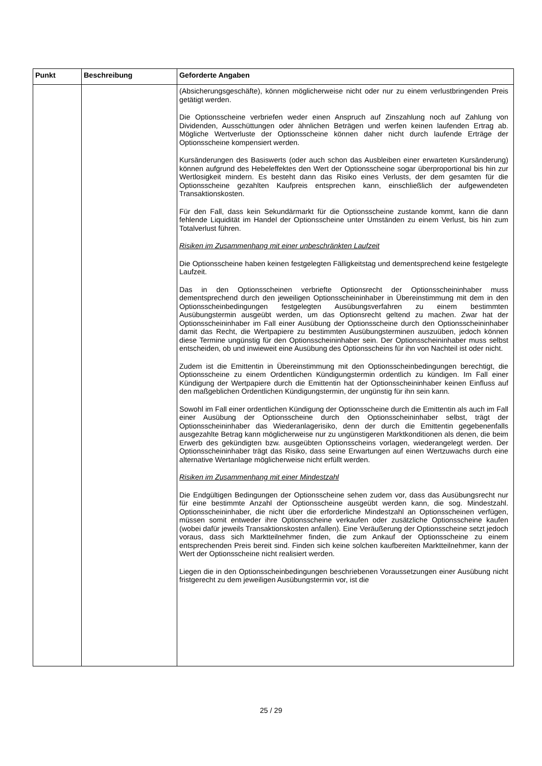| Punkt | Beschreibung | Geforderte Angaben |
| --- | --- | --- |
| | | (Absicherungsgeschäfte), können möglicherweise nicht oder nur zu einem verlustbringenden Preis getätigt werden. Die Optionsscheine verbriefen weder einen Anspruch auf Zinszahlung noch auf Zahlung von Dividenden, Ausschüttungen oder ähnlichen Beträgen und werfen keinen laufenden Ertrag ab. Mögliche Wertverluste der Optionsscheine können daher nicht durch laufende Erträge der Optionsscheine kompensiert werden. Kursänderungen des Basiswerts (oder auch schon das Ausbleiben einer erwarteten Kursänderung) können aufgrund des Hebeleffektes den Wert der Optionsscheine sogar überproportional bis hin zur Wertlosigkeit mindern. Es besteht dann das Risiko eines Verlusts, der dem gesamten für die Optionsscheine gezahlten Kaufpreis entsprechen kann, einschließlich der aufgewendeten Transaktionskosten. Für den Fall, dass kein Sekundärmarkt für die Optionsscheine zustande kommt, kann die dann fehlende Liquidität im Handel der Optionsscheine unter Umständen zu einem Verlust, bis hin zum Totalverlust führen. Risiken im Zusammenhang mit einer unbeschränkten Laufzeit Die Optionsscheine haben keinen festgelegten Fälligkeitstag und dementsprechend keine festgelegte Laufzeit. Das in den Optionsscheinen verbriefte Optionsrecht der Optionsscheininhaber muss dementsprechend durch den jeweiligen Optionsscheininhaber in Übereinstimmung mit dem in den Optionsscheinbedingungen festgelegten Ausübungsverfahren zu einem bestimmten Ausübungstermin ausgeübt werden, um das Optionsrecht geltend zu machen. Zwar hat der Optionsscheininhaber im Fall einer Ausübung der Optionsscheine durch den Optionsscheininhaber damit das Recht, die Wertpapiere zu bestimmten Ausübungsterminen auszuüben, jedoch können diese Termine ungünstig für den Optionsscheininhaber sein. Der Optionsscheininhaber muss selbst entscheiden, ob und inwieweit eine Ausübung des Optionsscheins für ihn von Nachteil ist oder nicht. Zudem ist die Emittentin in Übereinstimmung mit den Optionsscheinbedingungen berechtigt, die Optionsscheine zu einem Ordentlichen Kündigungstermin ordentlich zu kündigen. Im Fall einer Kündigung der Wertpapiere durch die Emittentin hat der Optionsscheininhaber keinen Einfluss auf den maßgeblichen Ordentlichen Kündigungstermin, der ungünstig für ihn sein kann. Sowohl im Fall einer ordentlichen Kündigung der Optionsscheine durch die Emittentin als auch im Fall einer Ausübung der Optionsscheine durch den Optionsscheininhaber selbst, trägt der Optionsscheininhaber das Wiederanlagerisiko, denn der durch die Emittentin gegebenenfalls ausgezahlte Betrag kann möglicherweise nur zu ungünstigeren Marktkonditionen als denen, die beim Erwerb des gekündigten bzw. ausgeübten Optionsscheins vorlagen, wiederangelegt werden. Der Optionsscheininhaber trägt das Risiko, dass seine Erwartungen auf einen Wertzuwachs durch eine alternative Wertanlage möglicherweise nicht erfüllt werden. Risiken im Zusammenhang mit einer Mindestzahl Die Endgültigen Bedingungen der Optionsscheine sehen zudem vor, dass das Ausübungsrecht nur für eine bestimmte Anzahl der Optionsscheine ausgeübt werden kann, die sog. Mindestzahl. Optionsscheininhaber, die nicht über die erforderliche Mindestzahl an Optionsscheinen verfügen, müssen somit entweder ihre Optionsscheine verkaufen oder zusätzliche Optionsscheine kaufen (wobei dafür jeweils Transaktionskosten anfallen). Eine Veräußerung der Optionsscheine setzt jedoch voraus, dass sich Marktteilnehmer finden, die zum Ankauf der Optionsscheine zu einem entsprechenden Preis bereit sind. Finden sich keine solchen kaufbereiten Marktteilnehmer, kann der Wert der Optionsscheine nicht realisiert werden. Liegen die in den Optionsscheinbedingungen beschriebenen Voraussetzungen einer Ausübung nicht fristgerecht zu dem jeweiligen Ausübungstermin vor, ist die |
25 / 29